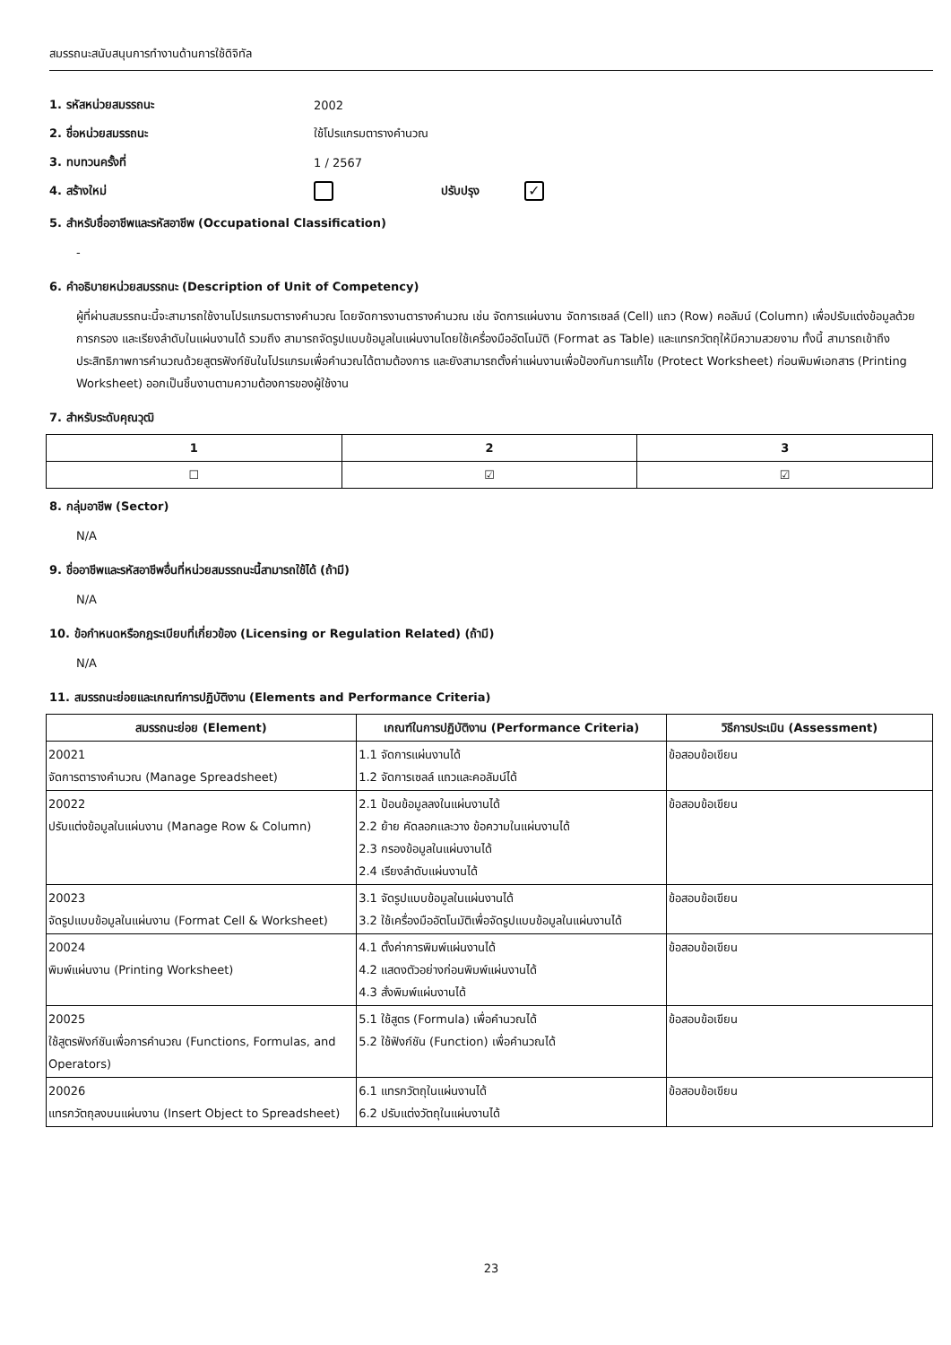สมรรถนะสนับสนุนการทำงานด้านการใช้ดิจิทัล
1. รหัสหน่วยสมรรถนะ 2002
2. ชื่อหน่วยสมรรถนะ ใช้โปรแกรมตารางคำนวณ
3. ทบทวนครั้งที่ 1 / 2567
4. สร้างใหม่ ปรับปรุง ✓
5. สำหรับชื่ออาชีพและรหัสอาชีพ (Occupational Classification)
-
6. คำอธิบายหน่วยสมรรถนะ (Description of Unit of Competency)
ผู้ที่ผ่านสมรรถนะนี้จะสามารถใช้งานโปรแกรมตารางคำนวณ โดยจัดการงานตารางคำนวณ เช่น จัดการแผ่นงาน จัดการเซลล์ (Cell) แถว (Row) คอลัมน์ (Column) เพื่อปรับแต่งข้อมูลด้วยการกรอง และเรียงลำดับในแผ่นงานได้ รวมถึง สามารถจัดรูปแบบข้อมูลในแผ่นงานโดยใช้เครื่องมืออัตโนมัติ (Format as Table) และแทรกวัตถุให้มีความสวยงาม ทั้งนี้ สามารถเข้าถึงประสิทธิภาพการคำนวณด้วยสูตรฟังก์ชันในโปรแกรมเพื่อคำนวณได้ตามต้องการ และยังสามารถตั้งค่าแผ่นงานเพื่อป้องกันการแก้ไข (Protect Worksheet) ก่อนพิมพ์เอกสาร (Printing Worksheet) ออกเป็นชิ้นงานตามความต้องการของผู้ใช้งาน
7. สำหรับระดับคุณวุฒิ
| 1 | 2 | 3 |
| --- | --- | --- |
| ☐ | ☑ | ☑ |
8. กลุ่มอาชีพ (Sector)
N/A
9. ชื่ออาชีพและรหัสอาชีพอื่นที่หน่วยสมรรถนะนี้สามารถใช้ได้ (ถ้ามี)
N/A
10. ข้อกำหนดหรือกฎระเบียบที่เกี่ยวข้อง (Licensing or Regulation Related) (ถ้ามี)
N/A
11. สมรรถนะย่อยและเกณฑ์การปฏิบัติงาน (Elements and Performance Criteria)
| สมรรถนะย่อย (Element) | เกณฑ์ในการปฏิบัติงาน (Performance Criteria) | วิธีการประเมิน (Assessment) |
| --- | --- | --- |
| 20021 จัดการตารางคำนวณ (Manage Spreadsheet) | 1.1 จัดการแผ่นงานได้ 1.2 จัดการเซลล์ แถวและคอลัมน์ได้ | ข้อสอบข้อเขียน |
| 20022 ปรับแต่งข้อมูลในแผ่นงาน (Manage Row & Column) | 2.1 ป้อนข้อมูลลงในแผ่นงานได้ 2.2 ย้าย คัดลอกและวาง ข้อความในแผ่นงานได้ 2.3 กรองข้อมูลในแผ่นงานได้ 2.4 เรียงลำดับแผ่นงานได้ | ข้อสอบข้อเขียน |
| 20023 จัดรูปแบบข้อมูลในแผ่นงาน (Format Cell & Worksheet) | 3.1 จัดรูปแบบข้อมูลในแผ่นงานได้ 3.2 ใช้เครื่องมืออัตโนมัติเพื่อจัดรูปแบบข้อมูลในแผ่นงานได้ | ข้อสอบข้อเขียน |
| 20024 พิมพ์แผ่นงาน (Printing Worksheet) | 4.1 ตั้งค่าการพิมพ์แผ่นงานได้ 4.2 แสดงตัวอย่างก่อนพิมพ์แผ่นงานได้ 4.3 สั่งพิมพ์แผ่นงานได้ | ข้อสอบข้อเขียน |
| 20025 ใช้สูตรฟังก์ชันเพื่อการคำนวณ (Functions, Formulas, and Operators) | 5.1 ใช้สูตร (Formula) เพื่อคำนวณได้ 5.2 ใช้ฟังก์ชัน (Function) เพื่อคำนวณได้ | ข้อสอบข้อเขียน |
| 20026 แทรกวัตถุลงบนแผ่นงาน (Insert Object to Spreadsheet) | 6.1 แทรกวัตถุในแผ่นงานได้ 6.2 ปรับแต่งวัตถุในแผ่นงานได้ | ข้อสอบข้อเขียน |
23